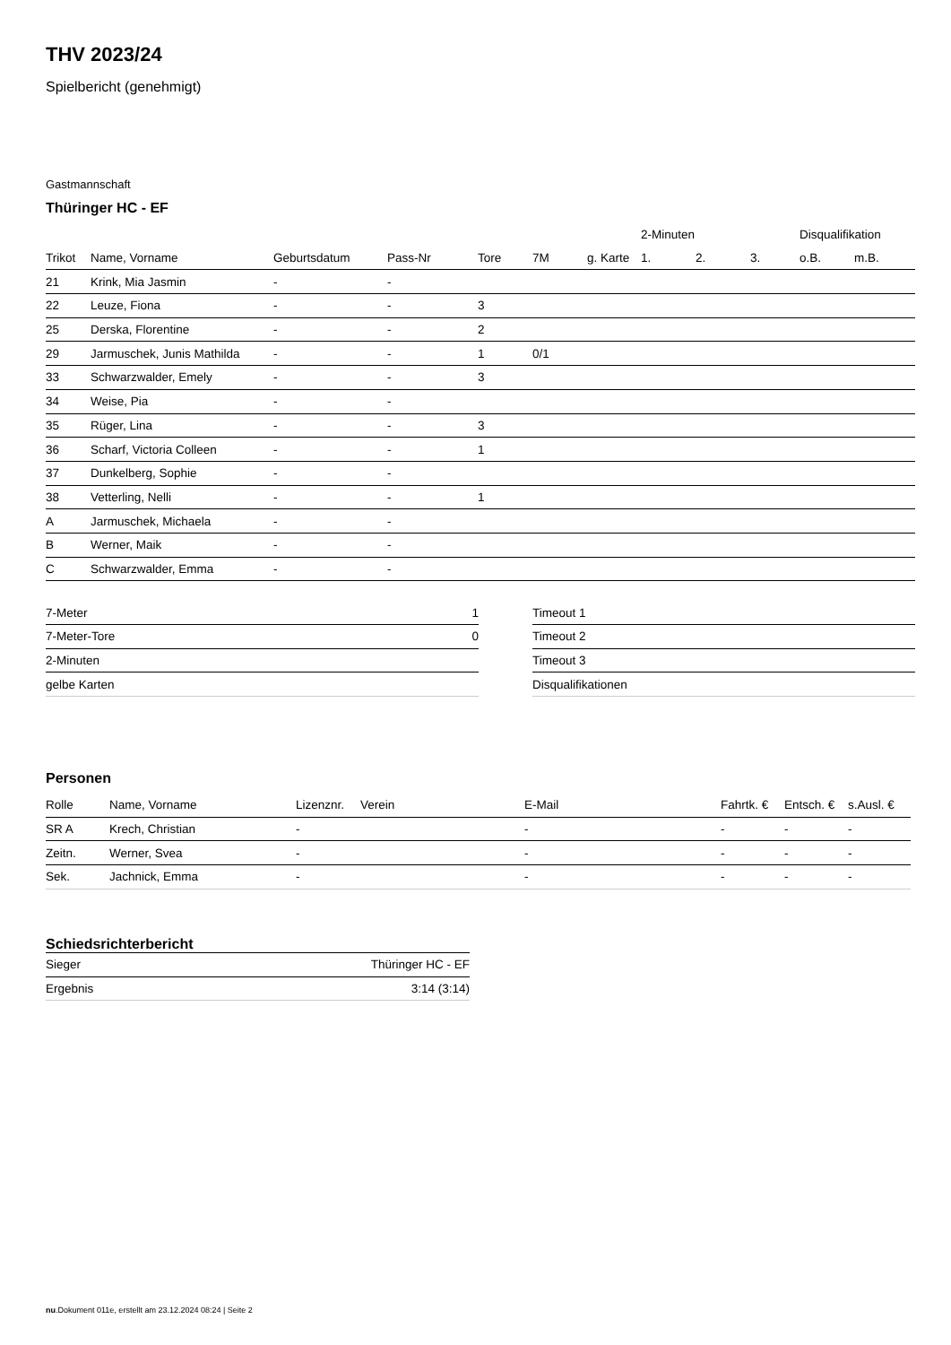THV 2023/24
Spielbericht (genehmigt)
Gastmannschaft
Thüringer HC - EF
| | | | | | | | 2-Minuten | | | Disqualifikation | |
| --- | --- | --- | --- | --- | --- | --- | --- | --- | --- | --- | --- |
| Trikot | Name, Vorname | Geburtsdatum | Pass-Nr | Tore | 7M | g. Karte | 1. | 2. | 3. | o.B. | m.B. |
| 21 | Krink, Mia Jasmin | - | - | | | | | | | | |
| 22 | Leuze, Fiona | - | - | 3 | | | | | | | |
| 25 | Derska, Florentine | - | - | 2 | | | | | | | |
| 29 | Jarmuschek, Junis Mathilda | - | - | 1 | 0/1 | | | | | | |
| 33 | Schwarzwalder, Emely | - | - | 3 | | | | | | | |
| 34 | Weise, Pia | - | - | | | | | | | | |
| 35 | Rüger, Lina | - | - | 3 | | | | | | | |
| 36 | Scharf, Victoria Colleen | - | - | 1 | | | | | | | |
| 37 | Dunkelberg, Sophie | - | - | | | | | | | | |
| 38 | Vetterling, Nelli | - | - | 1 | | | | | | | |
| A | Jarmuschek, Michaela | - | - | | | | | | | | |
| B | Werner, Maik | - | - | | | | | | | | |
| C | Schwarzwalder, Emma | - | - | | | | | | | | |
| 7-Meter | 1 |
| 7-Meter-Tore | 0 |
| 2-Minuten | |
| gelbe Karten | |
| Timeout 1 |
| Timeout 2 |
| Timeout 3 |
| Disqualifikationen |
Personen
| Rolle | Name, Vorname | Lizenznr. | Verein | E-Mail | Fahrtk. € | Entsch. € | s.Ausl. € |
| --- | --- | --- | --- | --- | --- | --- | --- |
| SR A | Krech, Christian | - | | - | - | - | - |
| Zeitn. | Werner, Svea | - | | - | - | - | - |
| Sek. | Jachnick, Emma | - | | - | - | - | - |
Schiedsrichterbericht
| Sieger | Thüringer HC - EF |
| Ergebnis | 3:14 (3:14) |
nu.Dokument 011e, erstellt am 23.12.2024 08:24 | Seite 2